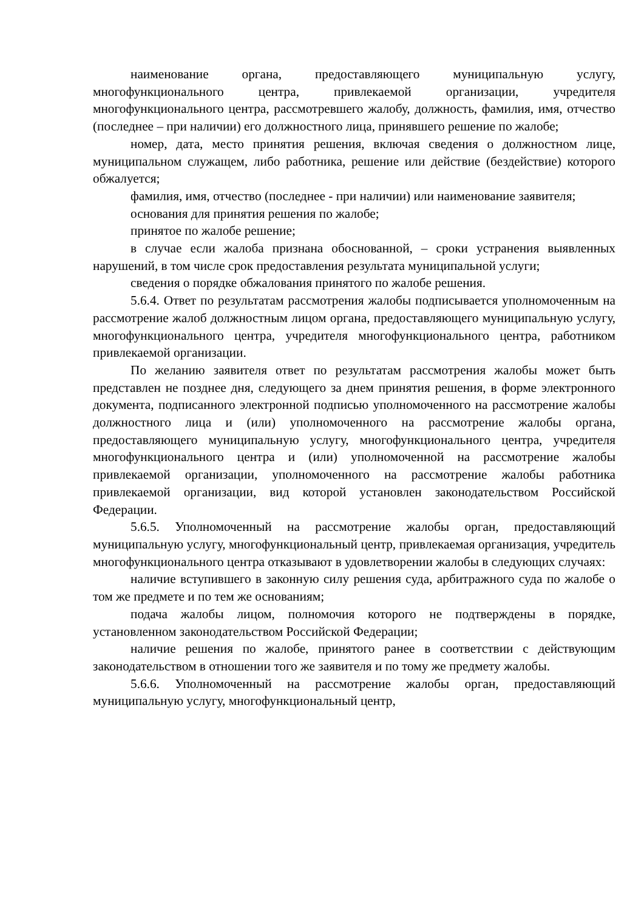наименование органа, предоставляющего муниципальную услугу, многофункционального центра, привлекаемой организации, учредителя многофункционального центра, рассмотревшего жалобу, должность, фамилия, имя, отчество (последнее – при наличии) его должностного лица, принявшего решение по жалобе;
номер, дата, место принятия решения, включая сведения о должностном лице, муниципальном служащем, либо работника, решение или действие (бездействие) которого обжалуется;
фамилия, имя, отчество (последнее - при наличии) или наименование заявителя;
основания для принятия решения по жалобе;
принятое по жалобе решение;
в случае если жалоба признана обоснованной, – сроки устранения выявленных нарушений, в том числе срок предоставления результата муниципальной услуги;
сведения о порядке обжалования принятого по жалобе решения.
5.6.4. Ответ по результатам рассмотрения жалобы подписывается уполномоченным на рассмотрение жалоб должностным лицом органа, предоставляющего муниципальную услугу, многофункционального центра, учредителя многофункционального центра, работником привлекаемой организации.
По желанию заявителя ответ по результатам рассмотрения жалобы может быть представлен не позднее дня, следующего за днем принятия решения, в форме электронного документа, подписанного электронной подписью уполномоченного на рассмотрение жалобы должностного лица и (или) уполномоченного на рассмотрение жалобы органа, предоставляющего муниципальную услугу, многофункционального центра, учредителя многофункционального центра и (или) уполномоченной на рассмотрение жалобы привлекаемой организации, уполномоченного на рассмотрение жалобы работника привлекаемой организации, вид которой установлен законодательством Российской Федерации.
5.6.5. Уполномоченный на рассмотрение жалобы орган, предоставляющий муниципальную услугу, многофункциональный центр, привлекаемая организация, учредитель многофункционального центра отказывают в удовлетворении жалобы в следующих случаях:
наличие вступившего в законную силу решения суда, арбитражного суда по жалобе о том же предмете и по тем же основаниям;
подача жалобы лицом, полномочия которого не подтверждены в порядке, установленном законодательством Российской Федерации;
наличие решения по жалобе, принятого ранее в соответствии с действующим законодательством в отношении того же заявителя и по тому же предмету жалобы.
5.6.6. Уполномоченный на рассмотрение жалобы орган, предоставляющий муниципальную услугу, многофункциональный центр,